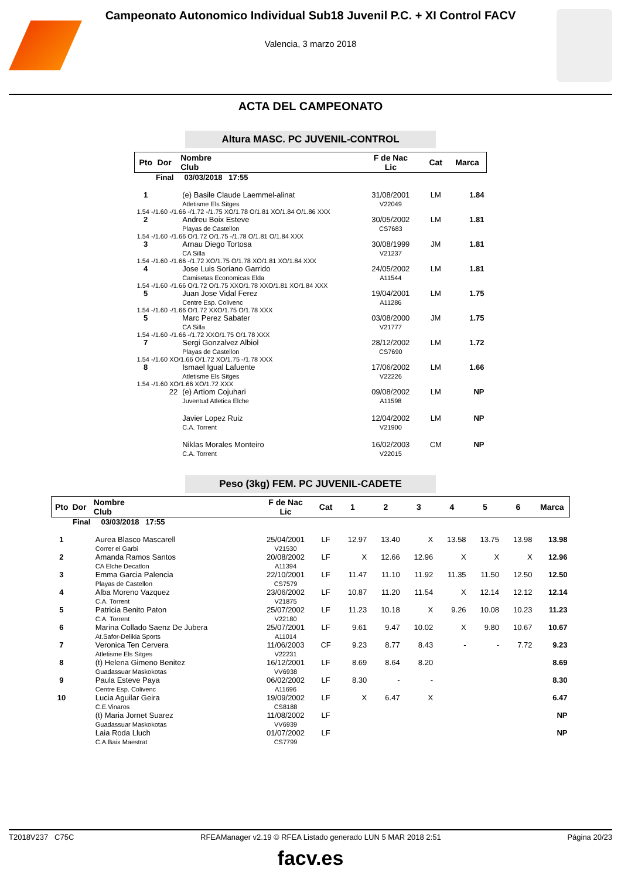Campeonato Autonomico Individual Sub18 Juvenil P.C. + XI Control FACV
Valencia, 3 marzo 2018
ACTA DEL CAMPEONATO
Altura MASC. PC JUVENIL-CONTROL
| Pto | Dor | Nombre Club | F de Nac Lic | Cat | Marca |
| --- | --- | --- | --- | --- | --- |
| Final 03/03/2018 17:55 | | | | | |
| 1 | | (e) Basile Claude Laemmel-alinat Atletisme Els Sitges | 31/08/2001 V22049 | LM | 1.84 |
| 1.54 -/1.60 -/1.66 -/1.72 -/1.75 XO/1.78 O/1.81 XO/1.84 O/1.86 XXX | | | | | |
| 2 | | Andreu Boix Esteve Playas de Castellon | 30/05/2002 CS7683 | LM | 1.81 |
| 1.54 -/1.60 -/1.66 O/1.72 O/1.75 -/1.78 O/1.81 O/1.84 XXX | | | | | |
| 3 | | Arnau Diego Tortosa CA Silla | 30/08/1999 V21237 | JM | 1.81 |
| 1.54 -/1.60 -/1.66 -/1.72 XO/1.75 O/1.78 XO/1.81 XO/1.84 XXX | | | | | |
| 4 | | Jose Luis Soriano Garrido Camisetas Economicas Elda | 24/05/2002 A11544 | LM | 1.81 |
| 1.54 -/1.60 -/1.66 O/1.72 O/1.75 XXO/1.78 XXO/1.81 XO/1.84 XXX | | | | | |
| 5 | | Juan Jose Vidal Ferez Centre Esp. Colivenc | 19/04/2001 A11286 | LM | 1.75 |
| 1.54 -/1.60 -/1.66 O/1.72 XXO/1.75 O/1.78 XXX | | | | | |
| 5 | | Marc Perez Sabater CA Silla | 03/08/2000 V21777 | JM | 1.75 |
| 1.54 -/1.60 -/1.66 -/1.72 XXO/1.75 O/1.78 XXX | | | | | |
| 7 | | Sergi Gonzalvez Albiol Playas de Castellon | 28/12/2002 CS7690 | LM | 1.72 |
| 1.54 -/1.60 XO/1.66 O/1.72 XO/1.75 -/1.78 XXX | | | | | |
| 8 | | Ismael Igual Lafuente Atletisme Els Sitges | 17/06/2002 V22226 | LM | 1.66 |
| 1.54 -/1.60 XO/1.66 XO/1.72 XXX | | | | | |
| | 22 | (e) Artiom Cojuhari Juventud Atletica Elche | 09/08/2002 A11598 | LM | NP |
| | | Javier Lopez Ruiz C.A. Torrent | 12/04/2002 V21900 | LM | NP |
| | | Niklas Morales Monteiro C.A. Torrent | 16/02/2003 V22015 | CM | NP |
Peso (3kg) FEM. PC JUVENIL-CADETE
| Pto | Dor | Nombre Club | F de Nac Lic | Cat | 1 | 2 | 3 | 4 | 5 | 6 | Marca |
| --- | --- | --- | --- | --- | --- | --- | --- | --- | --- | --- | --- |
| Final 03/03/2018 17:55 | | | | | | | | | | | |
| 1 | | Aurea Blasco Mascarell Correr el Garbi | 25/04/2001 V21530 | LF | 12.97 | 13.40 | X | 13.58 | 13.75 | 13.98 | 13.98 |
| 2 | | Amanda Ramos Santos CA Elche Decatlon | 20/08/2002 A11394 | LF | X | 12.66 | 12.96 | X | X | X | 12.96 |
| 3 | | Emma Garcia Palencia Playas de Castellon | 22/10/2001 CS7579 | LF | 11.47 | 11.10 | 11.92 | 11.35 | 11.50 | 12.50 | 12.50 |
| 4 | | Alba Moreno Vazquez C.A. Torrent | 23/06/2002 V21875 | LF | 10.87 | 11.20 | 11.54 | X | 12.14 | 12.12 | 12.14 |
| 5 | | Patricia Benito Paton C.A. Torrent | 25/07/2002 V22180 | LF | 11.23 | 10.18 | X | 9.26 | 10.08 | 10.23 | 11.23 |
| 6 | | Marina Collado Saenz De Jubera At.Safor-Delikia Sports | 25/07/2001 A11014 | LF | 9.61 | 9.47 | 10.02 | X | 9.80 | 10.67 | 10.67 |
| 7 | | Veronica Ten Cervera Atletisme Els Sitges | 11/06/2003 V22231 | CF | 9.23 | 8.77 | 8.43 | - | - | 7.72 | 9.23 |
| 8 | | (t) Helena Gimeno Benitez Guadassuar Maskokotas | 16/12/2001 VV6938 | LF | 8.69 | 8.64 | 8.20 | | | | 8.69 |
| 9 | | Paula Esteve Paya Centre Esp. Colivenc | 06/02/2002 A11696 | LF | 8.30 | - | - | | | | 8.30 |
| 10 | | Lucia Aguilar Geira C.E.Vinaros | 19/09/2002 CS8188 | LF | X | 6.47 | X | | | | 6.47 |
| | | (t) Maria Jornet Suarez Guadassuar Maskokotas | 11/08/2002 VV6939 | LF | | | | | | | NP |
| | | Laia Roda Lluch C.A.Baix Maestrat | 01/07/2002 CS7799 | LF | | | | | | | NP |
T2018V237 C75C RFEAManager v2.19 © RFEA Listado generado LUN 5 MAR 2018 2:51 Página 20/23
facv.es